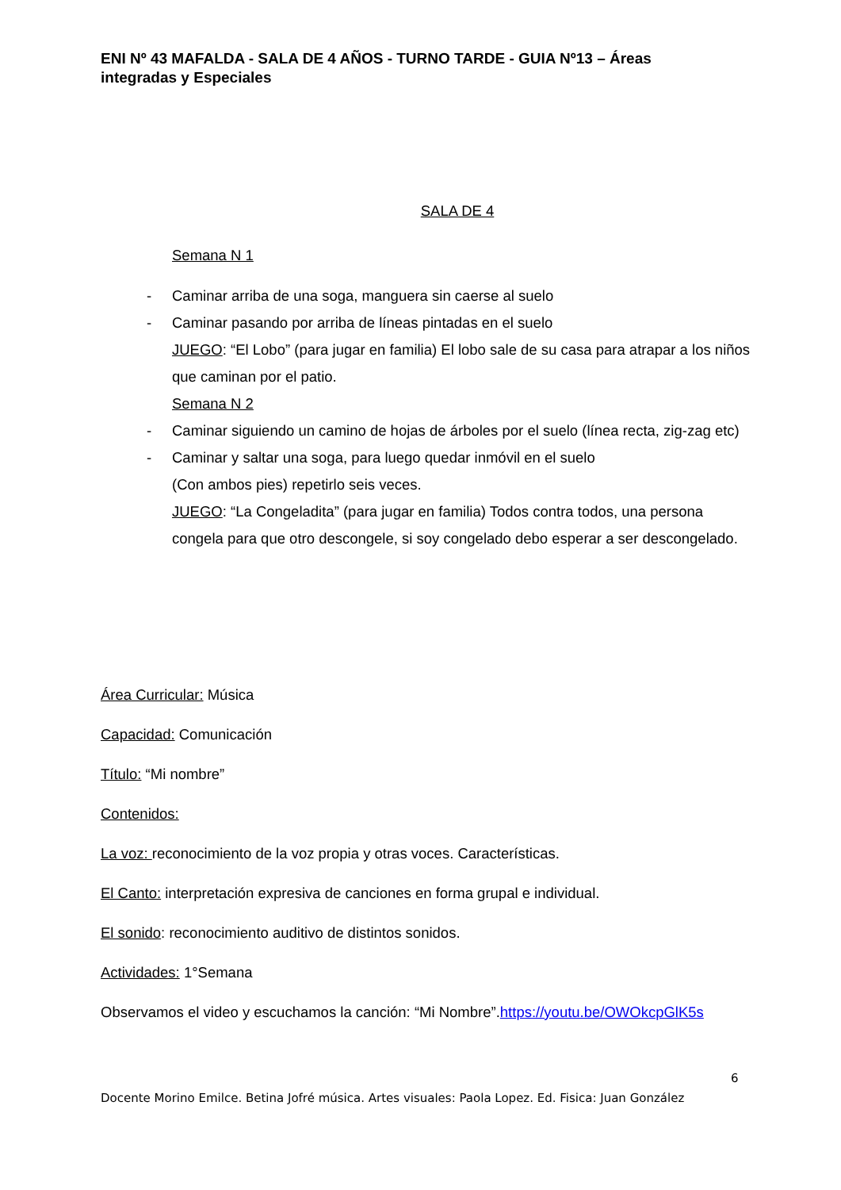ENI Nº 43 MAFALDA - SALA DE 4 AÑOS - TURNO TARDE - GUIA Nº13 – Áreas integradas y Especiales
SALA DE 4
Semana N 1
- Caminar arriba de una soga, manguera sin caerse al suelo
- Caminar pasando por arriba de líneas pintadas en el suelo
JUEGO: “El Lobo” (para jugar en familia) El lobo sale de su casa para atrapar a los niños que caminan por el patio.
Semana N 2
- Caminar siguiendo un camino de hojas de árboles por el suelo (línea recta, zig-zag etc)
- Caminar y saltar una soga, para luego quedar inmóvil en el suelo
(Con ambos pies) repetirlo seis veces.
JUEGO: “La Congeladita” (para jugar en familia) Todos contra todos, una persona congela para que otro descongele, si soy congelado debo esperar a ser descongelado.
Área Curricular: Música
Capacidad: Comunicación
Título: “Mi nombre”
Contenidos:
La voz: reconocimiento de la voz propia y otras voces. Características.
El Canto: interpretación expresiva de canciones en forma grupal e individual.
El sonido: reconocimiento auditivo de distintos sonidos.
Actividades: 1°Semana
Observamos el video y escuchamos la canción: “Mi Nombre”.https://youtu.be/OWOkcpGlK5s
6
Docente Morino Emilce. Betina Jofré música. Artes visuales: Paola Lopez. Ed. Fisica: Juan González